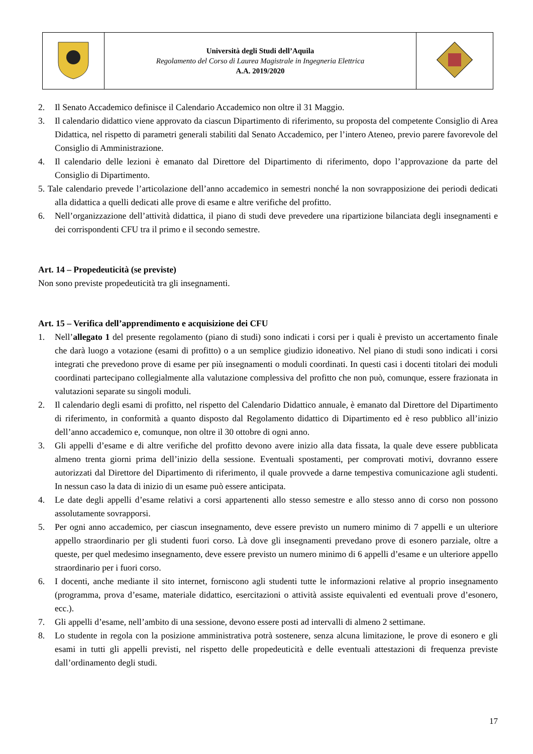| | Università degli Studi dell’Aquila Regolamento del Corso di Laurea Magistrale in Ingegneria Elettrica A.A. 2019/2020 | |
2. Il Senato Accademico definisce il Calendario Accademico non oltre il 31 Maggio.
3. Il calendario didattico viene approvato da ciascun Dipartimento di riferimento, su proposta del competente Consiglio di Area Didattica, nel rispetto di parametri generali stabiliti dal Senato Accademico, per l’intero Ateneo, previo parere favorevole del Consiglio di Amministrazione.
4. Il calendario delle lezioni è emanato dal Direttore del Dipartimento di riferimento, dopo l’approvazione da parte del Consiglio di Dipartimento.
5. Tale calendario prevede l’articolazione dell’anno accademico in semestri nonché la non sovrapposizione dei periodi dedicati alla didattica a quelli dedicati alle prove di esame e altre verifiche del profitto.
6. Nell’organizzazione dell’attività didattica, il piano di studi deve prevedere una ripartizione bilanciata degli insegnamenti e dei corrispondenti CFU tra il primo e il secondo semestre.
Art. 14 – Propedeuticità (se previste)
Non sono previste propedeuticità tra gli insegnamenti.
Art. 15 – Verifica dell’apprendimento e acquisizione dei CFU
1. Nell’allegato 1 del presente regolamento (piano di studi) sono indicati i corsi per i quali è previsto un accertamento finale che darà luogo a votazione (esami di profitto) o a un semplice giudizio idoneativo. Nel piano di studi sono indicati i corsi integrati che prevedono prove di esame per più insegnamenti o moduli coordinati. In questi casi i docenti titolari dei moduli coordinati partecipano collegialmente alla valutazione complessiva del profitto che non può, comunque, essere frazionata in valutazioni separate su singoli moduli.
2. Il calendario degli esami di profitto, nel rispetto del Calendario Didattico annuale, è emanato dal Direttore del Dipartimento di riferimento, in conformità a quanto disposto dal Regolamento didattico di Dipartimento ed è reso pubblico all’inizio dell’anno accademico e, comunque, non oltre il 30 ottobre di ogni anno.
3. Gli appelli d’esame e di altre verifiche del profitto devono avere inizio alla data fissata, la quale deve essere pubblicata almeno trenta giorni prima dell’inizio della sessione. Eventuali spostamenti, per comprovati motivi, dovranno essere autorizzati dal Direttore del Dipartimento di riferimento, il quale provvede a darne tempestiva comunicazione agli studenti. In nessun caso la data di inizio di un esame può essere anticipata.
4. Le date degli appelli d’esame relativi a corsi appartenenti allo stesso semestre e allo stesso anno di corso non possono assolutamente sovrapporsi.
5. Per ogni anno accademico, per ciascun insegnamento, deve essere previsto un numero minimo di 7 appelli e un ulteriore appello straordinario per gli studenti fuori corso. Là dove gli insegnamenti prevedano prove di esonero parziale, oltre a queste, per quel medesimo insegnamento, deve essere previsto un numero minimo di 6 appelli d’esame e un ulteriore appello straordinario per i fuori corso.
6. I docenti, anche mediante il sito internet, forniscono agli studenti tutte le informazioni relative al proprio insegnamento (programma, prova d’esame, materiale didattico, esercitazioni o attività assiste equivalenti ed eventuali prove d’esonero, ecc.).
7. Gli appelli d’esame, nell’ambito di una sessione, devono essere posti ad intervalli di almeno 2 settimane.
8. Lo studente in regola con la posizione amministrativa potrà sostenere, senza alcuna limitazione, le prove di esonero e gli esami in tutti gli appelli previsti, nel rispetto delle propedeuticità e delle eventuali attestazioni di frequenza previste dall’ordinamento degli studi.
17